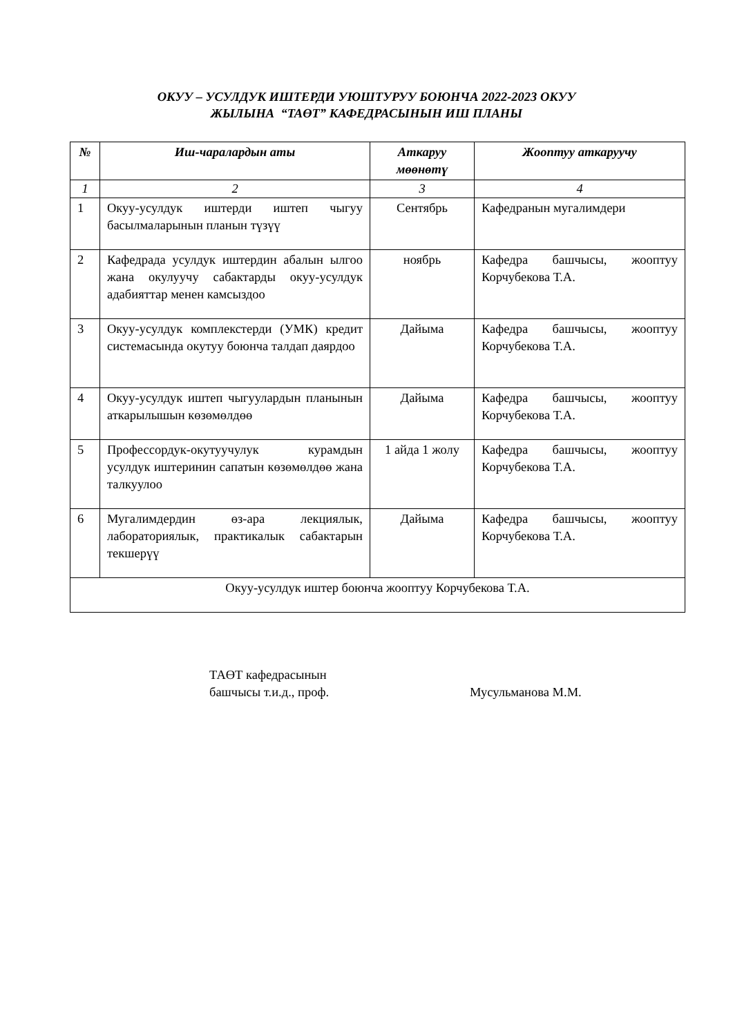ОКУУ – УСУЛДУК ИШТЕРДИ УЮШТУРУУ БОЮНЧА 2022-2023 ОКУУ
ЖЫЛЫНА “ТАӨТ” КАФЕДРАСЫНЫН ИШ ПЛАНЫ
| № | Иш-чаралардын аты | Аткаруу мөөнөтү | Жооптуу аткаруучу |
| --- | --- | --- | --- |
| 1 | 2 | 3 | 4 |
| 1 | Окуу-усулдук иштерди иштеп чыгуу басылмаларынын планын түзүү | Сентябрь | Кафедранын мугалимдери |
| 2 | Кафедрада усулдук иштердин абалын ылгоо жана окулуучу сабактарды окуу-усулдук адабияттар менен камсыздоо | ноябрь | Кафедра башчысы, жооптуу Корчубекова Т.А. |
| 3 | Окуу-усулдук комплекстерди (УМК) кредит системасында окутуу боюнча талдап даярдоо | Дайыма | Кафедра башчысы, жооптуу Корчубекова Т.А. |
| 4 | Окуу-усулдук иштеп чыгуулардын планынын аткарылышын көзөмөлдөө | Дайыма | Кафедра башчысы, жооптуу Корчубекова Т.А. |
| 5 | Профессордук-окутуучулук курамдын усулдук иштеринин сапатын көзөмөлдөө жана талкуулоо | 1 айда 1 жолу | Кафедра башчысы, жооптуу Корчубекова Т.А. |
| 6 | Мугалимдердин өз-ара лекциялык, лабораториялык, практикалык сабактарын текшерүү | Дайыма | Кафедра башчысы, жооптуу Корчубекова Т.А. |
| Окуу-усулдук иштер боюнча жооптуу Корчубекова Т.А. | | | |
ТАӨТ кафедрасынын
башчысы т.и.д., проф.
Мусульманова М.М.